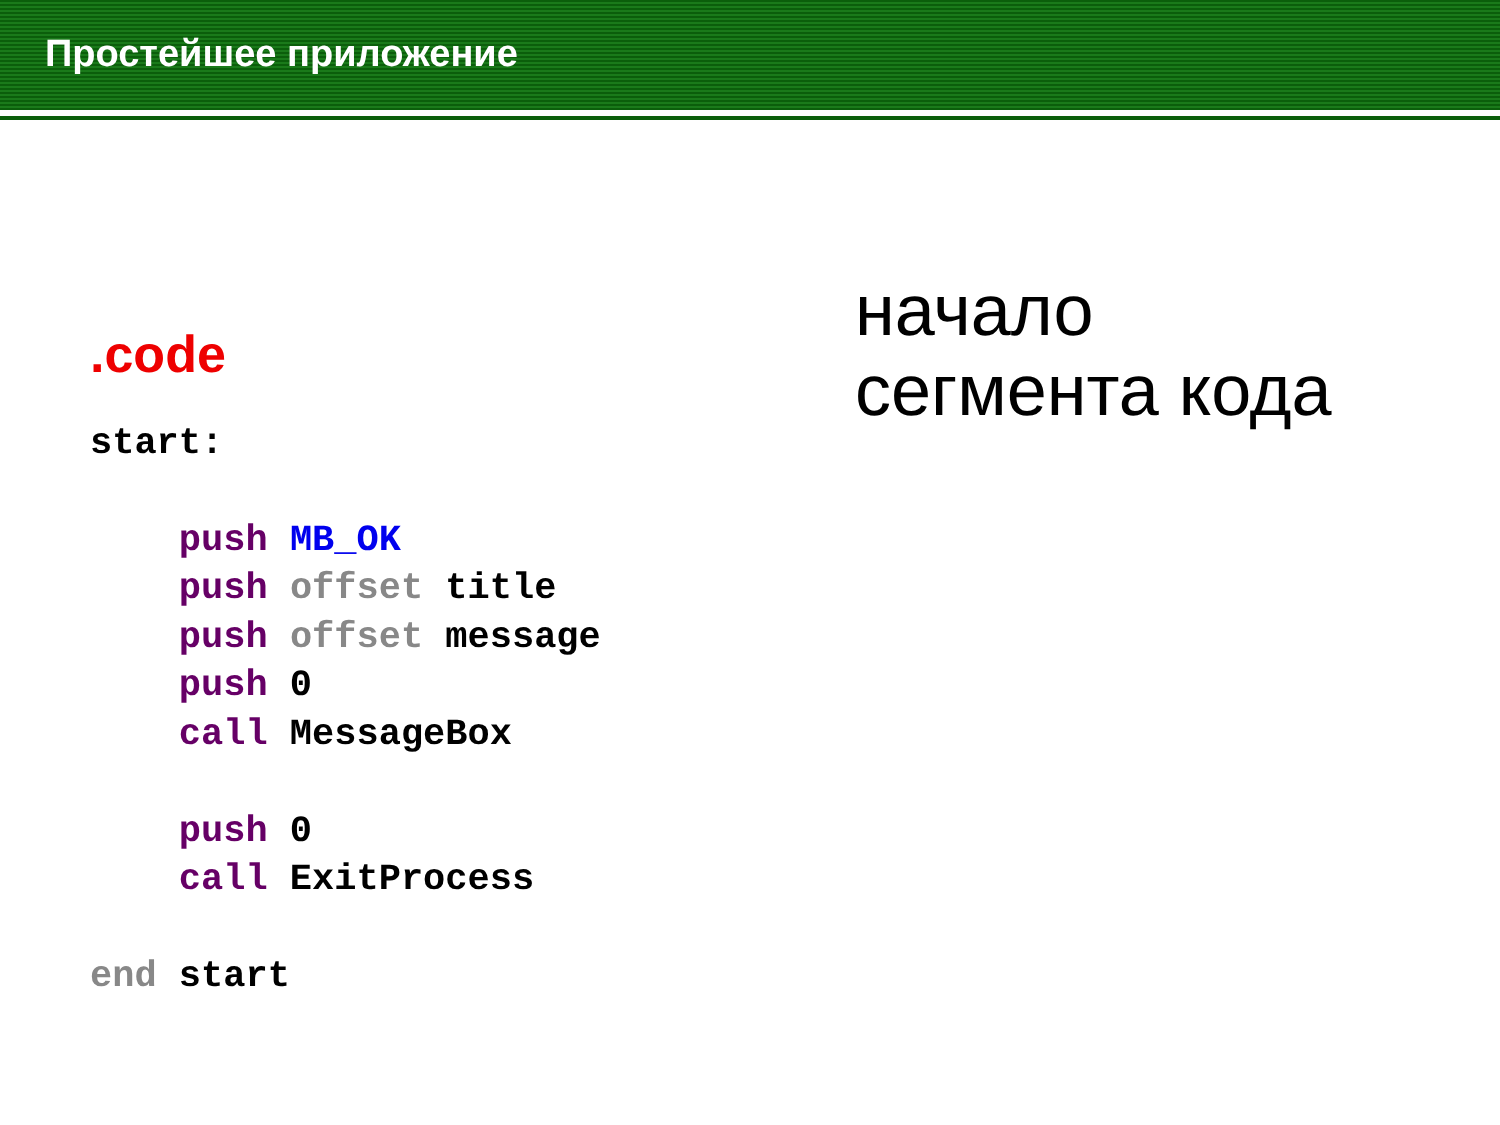Простейшее приложение
.code
start: push MB_OK push offset title push offset message push 0 call MessageBox push 0 call ExitProcess end start
начало
сегмента кода